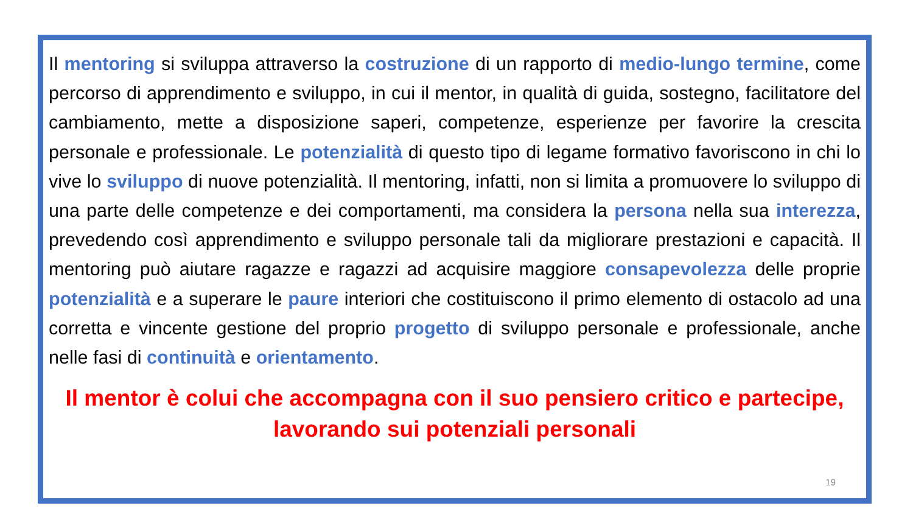Il mentoring si sviluppa attraverso la costruzione di un rapporto di medio-lungo termine, come percorso di apprendimento e sviluppo, in cui il mentor, in qualità di guida, sostegno, facilitatore del cambiamento, mette a disposizione saperi, competenze, esperienze per favorire la crescita personale e professionale. Le potenzialità di questo tipo di legame formativo favoriscono in chi lo vive lo sviluppo di nuove potenzialità. Il mentoring, infatti, non si limita a promuovere lo sviluppo di una parte delle competenze e dei comportamenti, ma considera la persona nella sua interezza, prevedendo così apprendimento e sviluppo personale tali da migliorare prestazioni e capacità. Il mentoring può aiutare ragazze e ragazzi ad acquisire maggiore consapevolezza delle proprie potenzialità e a superare le paure interiori che costituiscono il primo elemento di ostacolo ad una corretta e vincente gestione del proprio progetto di sviluppo personale e professionale, anche nelle fasi di continuità e orientamento.
Il mentor è colui che accompagna con il suo pensiero critico e partecipe, lavorando sui potenziali personali
19